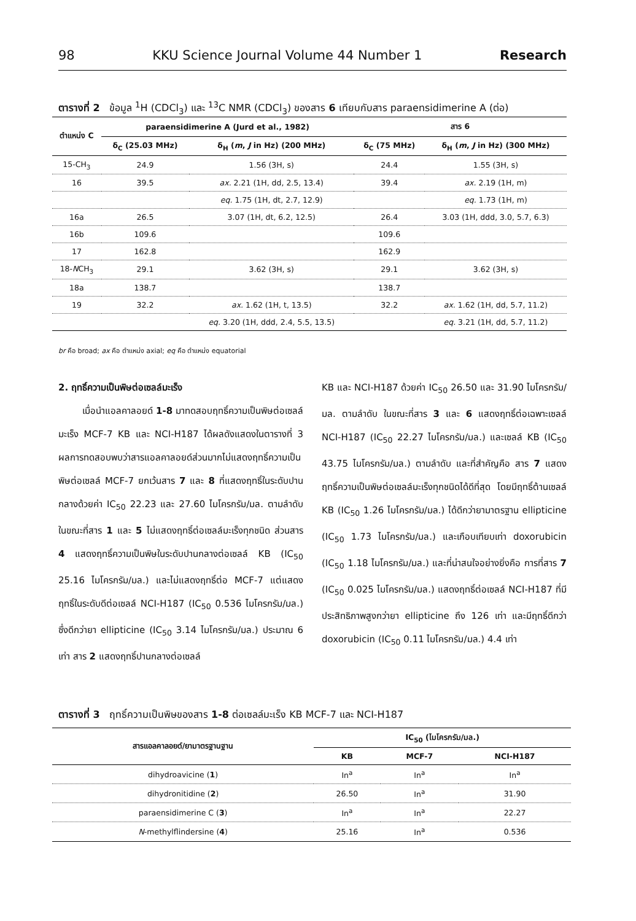98 KKU Science Journal Volume 44 Number 1 Research
ตารางที่ 2 ข้อมูล <sup>1</sup>H (CDCl<sub>3</sub>) และ <sup>13</sup>C NMR (CDCl<sub>3</sub>) ของสาร 6 เทียบกับสาร paraensidimerine A (ต่อ)
| ตำแหน่ง C | paraensidimerine A (Jurd et al., 1982) | | สาร 6 | |
| --- | --- | --- | --- | --- |
| | δ<sub>C</sub> (25.03 MHz) | δ<sub>H</sub> ( m , J in Hz) (200 MHz) | δ<sub>C</sub> (75 MHz) | δ<sub>H</sub> ( m , J in Hz) (300 MHz) |
| 15-CH<sub>3</sub> | 24.9 | 1.56 (3H, s) | 24.4 | 1.55 (3H, s) |
| 16 | 39.5 | ax. 2.21 (1H, dd, 2.5, 13.4) | 39.4 | ax. 2.19 (1H, m) |
| | | eq. 1.75 (1H, dt, 2.7, 12.9) | | eq. 1.73 (1H, m) |
| 16a | 26.5 | 3.07 (1H, dt, 6.2, 12.5) | 26.4 | 3.03 (1H, ddd, 3.0, 5.7, 6.3) |
| 16b | 109.6 | | 109.6 | |
| 17 | 162.8 | | 162.9 | |
| 18- N CH<sub>3</sub> | 29.1 | 3.62 (3H, s) | 29.1 | 3.62 (3H, s) |
| 18a | 138.7 | | 138.7 | |
| 19 | 32.2 | ax. 1.62 (1H, t, 13.5) | 32.2 | ax. 1.62 (1H, dd, 5.7, 11.2) |
| | | eq. 3.20 (1H, ddd, 2.4, 5.5, 13.5) | | eq. 3.21 (1H, dd, 5.7, 11.2) |
br คือ broad; ax คือ ตำแหน่ง axial; eq คือ ตำแหน่ง equatorial
2. ฤทธิ์ความเป็นพิษต่อเซลล์มะเร็ง
เมื่อนำแอลคาลอยด์ 1-8 มาทดสอบฤทธิ์ความเป็นพิษต่อเซลล์มะเร็ง MCF-7 KB และ NCI-H187 ได้ผลดังแสดงในตารางที่ 3 ผลการทดสอบพบว่าสารแอลคาลอยด์ส่วนมากไม่แสดงฤทธิ์ความเป็นพิษต่อเซลล์ MCF-7 ยกเว้นสาร 7 และ 8 ที่แสดงฤทธิ์ในระดับปานกลางด้วยค่า IC<sub>50</sub> 22.23 และ 27.60 ไมโครกรัม/มล. ตามลำดับ ในขณะที่สาร 1 และ 5 ไม่แสดงฤทธิ์ต่อเซลล์มะเร็งทุกชนิด ส่วนสาร 4 แสดงฤทธิ์ความเป็นพิษในระดับปานกลางต่อเซลล์ KB (IC<sub>50</sub> 25.16 ไมโครกรัม/มล.) และไม่แสดงฤทธิ์ต่อ MCF-7 แต่แสดงฤทธิ์ในระดับดีต่อเซลล์ NCI-H187 (IC<sub>50</sub> 0.536 ไมโครกรัม/มล.) ซึ่งดีกว่ายา ellipticine (IC<sub>50</sub> 3.14 ไมโครกรัม/มล.) ประมาณ 6 เท่า สาร 2 แสดงฤทธิ์ปานกลางต่อเซลล์
KB และ NCI-H187 ด้วยค่า IC<sub>50</sub> 26.50 และ 31.90 ไมโครกรัม/มล. ตามลำดับ ในขณะที่สาร 3 และ 6 แสดงฤทธิ์ต่อเฉพาะเซลล์ NCI-H187 (IC<sub>50</sub> 22.27 ไมโครกรัม/มล.) และเซลล์ KB (IC<sub>50</sub> 43.75 ไมโครกรัม/มล.) ตามลำดับ และที่สำคัญคือ สาร 7 แสดงฤทธิ์ความเป็นพิษต่อเซลล์มะเร็งทุกชนิดได้ดีที่สุด โดยมีฤทธิ์ต้านเซลล์ KB (IC<sub>50</sub> 1.26 ไมโครกรัม/มล.) ได้ดีกว่ายามาตรฐาน ellipticine (IC<sub>50</sub> 1.73 ไมโครกรัม/มล.) และเกือบเทียบเท่า doxorubicin (IC<sub>50</sub> 1.18 ไมโครกรัม/มล.) และที่น่าสนใจอย่างยิ่งคือ การที่สาร 7 (IC<sub>50</sub> 0.025 ไมโครกรัม/มล.) แสดงฤทธิ์ต่อเซลล์ NCI-H187 ที่มีประสิทธิภาพสูงกว่ายา ellipticine ถึง 126 เท่า และมีฤทธิ์ดีกว่า doxorubicin (IC<sub>50</sub> 0.11 ไมโครกรัม/มล.) 4.4 เท่า
ตารางที่ 3 ฤทธิ์ความเป็นพิษของสาร 1-8 ต่อเซลล์มะเร็ง KB MCF-7 และ NCI-H187
| สารแอลคาลอยด์/ยามาตรฐานฐาน | IC<sub>50</sub> (ไมโครกรัม/มล.) | | |
| --- | --- | --- | --- |
| | KB | MCF-7 | NCI-H187 |
| dihydroavicine ( 1 ) | In<sup>a</sup> | In<sup>a</sup> | In<sup>a</sup> |
| dihydronitidine ( 2 ) | 26.50 | In<sup>a</sup> | 31.90 |
| paraensidimerine C ( 3 ) | In<sup>a</sup> | In<sup>a</sup> | 22.27 |
| N -methylflindersine ( 4 ) | 25.16 | In<sup>a</sup> | 0.536 |